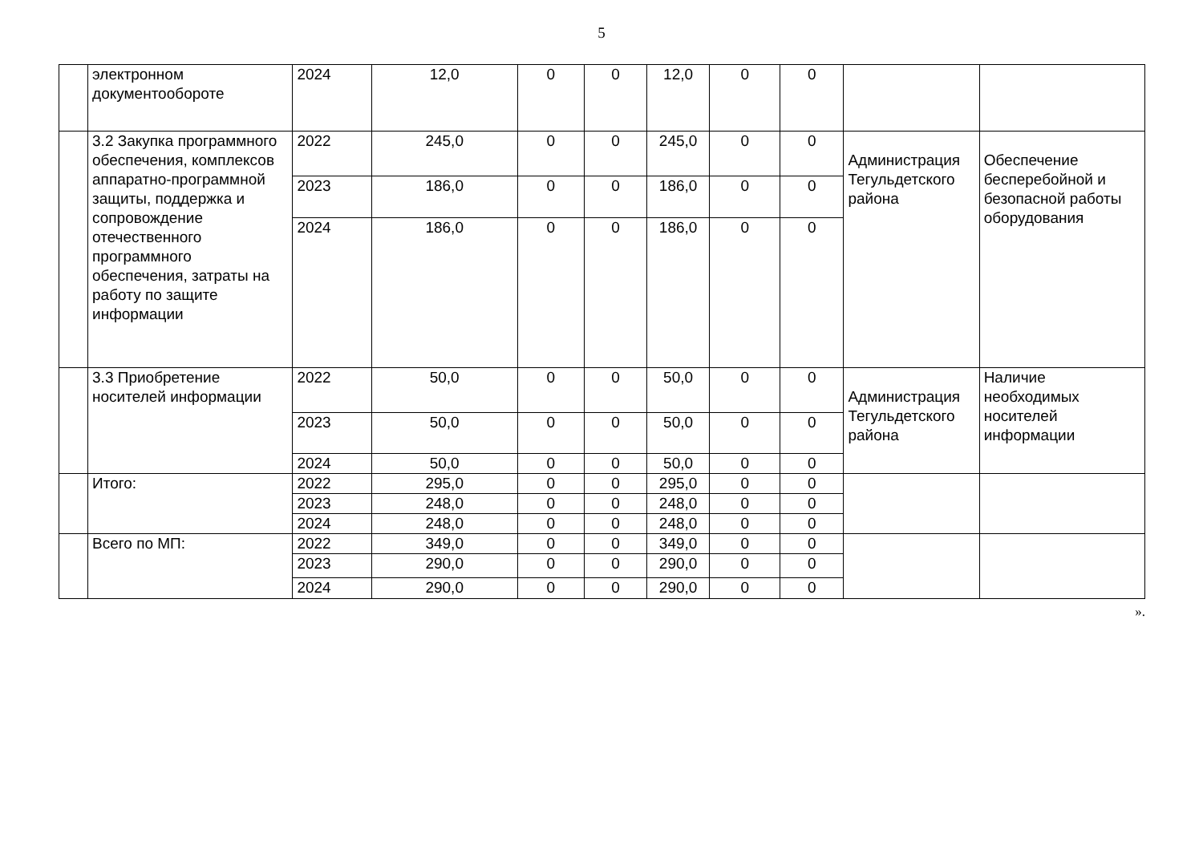5
| | электронном документообороте | 2024 | 12,0 | 0 | 0 | 12,0 | 0 | 0 | | |
| | 3.2 Закупка программного обеспечения, комплексов аппаратно-программной защиты, поддержка и сопровождение отечественного программного обеспечения, затраты на работу по защите информации | 2022 | 245,0 | 0 | 0 | 245,0 | 0 | 0 | Администрация Тегульдетского района | Обеспечение бесперебойной и безопасной работы оборудования |
| | | 2023 | 186,0 | 0 | 0 | 186,0 | 0 | 0 | | |
| | | 2024 | 186,0 | 0 | 0 | 186,0 | 0 | 0 | | |
| | 3.3 Приобретение носителей информации | 2022 | 50,0 | 0 | 0 | 50,0 | 0 | 0 | Администрация Тегульдетского района | Наличие необходимых носителей информации |
| | | 2023 | 50,0 | 0 | 0 | 50,0 | 0 | 0 | | |
| | | 2024 | 50,0 | 0 | 0 | 50,0 | 0 | 0 | | |
| | Итого: | 2022 | 295,0 | 0 | 0 | 295,0 | 0 | 0 | | |
| | | 2023 | 248,0 | 0 | 0 | 248,0 | 0 | 0 | | |
| | | 2024 | 248,0 | 0 | 0 | 248,0 | 0 | 0 | | |
| | Всего по МП: | 2022 | 349,0 | 0 | 0 | 349,0 | 0 | 0 | | |
| | | 2023 | 290,0 | 0 | 0 | 290,0 | 0 | 0 | | |
| | | 2024 | 290,0 | 0 | 0 | 290,0 | 0 | 0 | | |
».